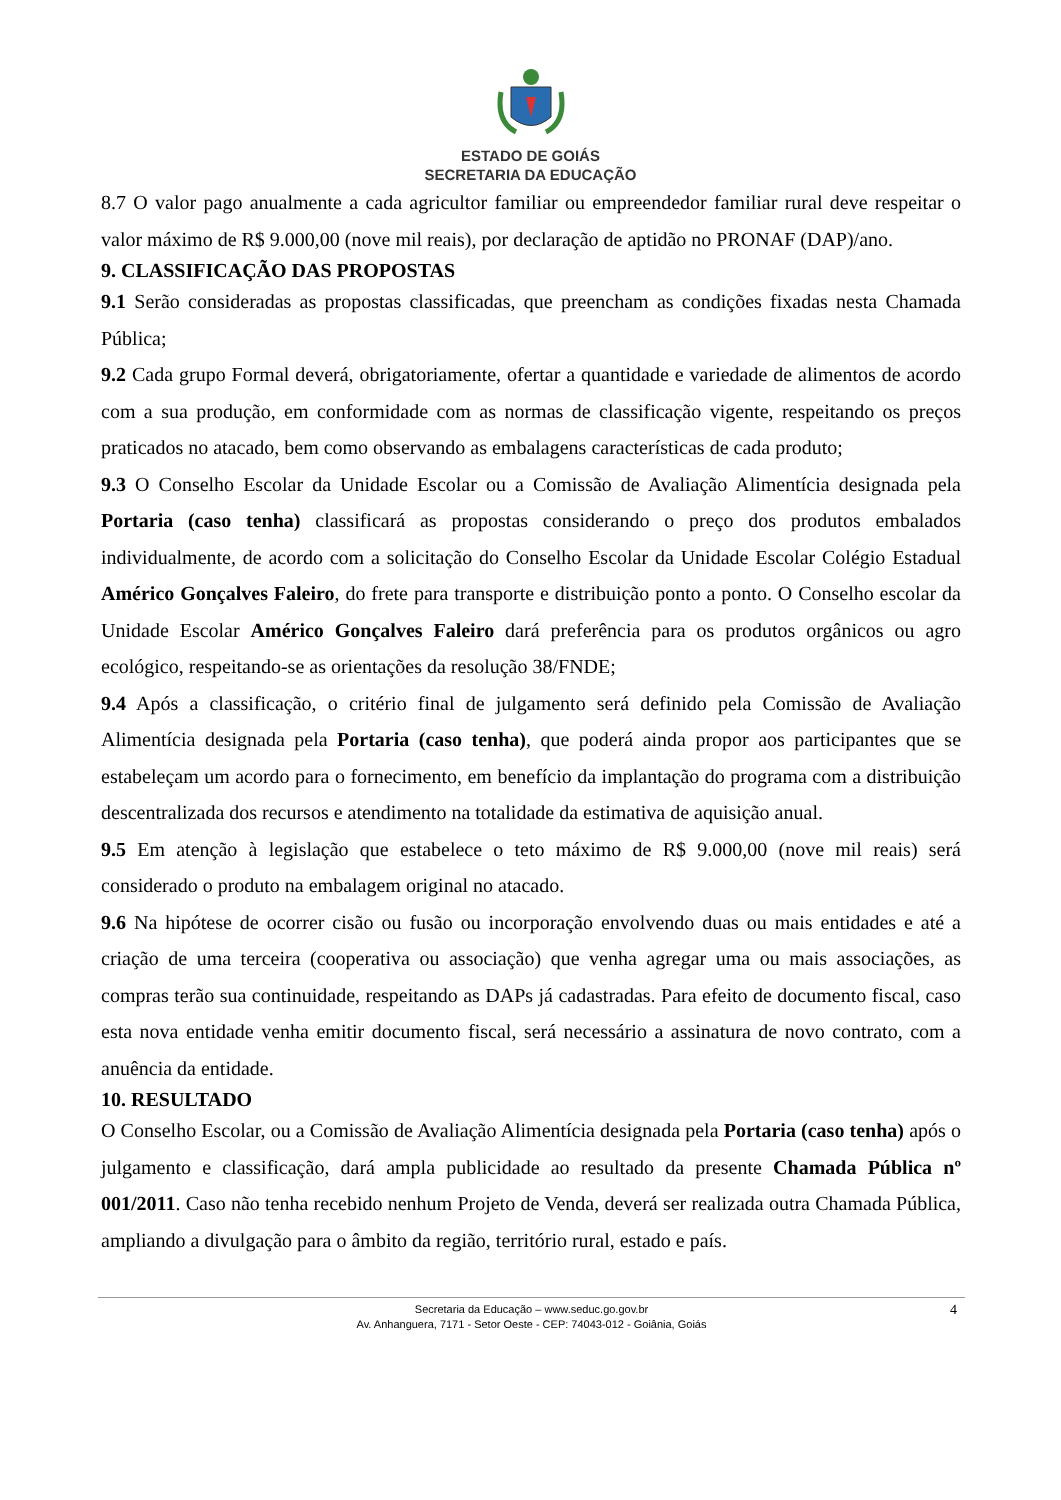ESTADO DE GOIÁS
SECRETARIA DA EDUCAÇÃO
8.7 O valor pago anualmente a cada agricultor familiar ou empreendedor familiar rural deve respeitar o valor máximo de R$ 9.000,00 (nove mil reais), por declaração de aptidão no PRONAF (DAP)/ano.
9. CLASSIFICAÇÃO DAS PROPOSTAS
9.1 Serão consideradas as propostas classificadas, que preencham as condições fixadas nesta Chamada Pública;
9.2 Cada grupo Formal deverá, obrigatoriamente, ofertar a quantidade e variedade de alimentos de acordo com a sua produção, em conformidade com as normas de classificação vigente, respeitando os preços praticados no atacado, bem como observando as embalagens características de cada produto;
9.3 O Conselho Escolar da Unidade Escolar ou a Comissão de Avaliação Alimentícia designada pela Portaria (caso tenha) classificará as propostas considerando o preço dos produtos embalados individualmente, de acordo com a solicitação do Conselho Escolar da Unidade Escolar Colégio Estadual Américo Gonçalves Faleiro, do frete para transporte e distribuição ponto a ponto. O Conselho escolar da Unidade Escolar Américo Gonçalves Faleiro dará preferência para os produtos orgânicos ou agro ecológico, respeitando-se as orientações da resolução 38/FNDE;
9.4 Após a classificação, o critério final de julgamento será definido pela Comissão de Avaliação Alimentícia designada pela Portaria (caso tenha), que poderá ainda propor aos participantes que se estabeleçam um acordo para o fornecimento, em benefício da implantação do programa com a distribuição descentralizada dos recursos e atendimento na totalidade da estimativa de aquisição anual.
9.5 Em atenção à legislação que estabelece o teto máximo de R$ 9.000,00 (nove mil reais) será considerado o produto na embalagem original no atacado.
9.6 Na hipótese de ocorrer cisão ou fusão ou incorporação envolvendo duas ou mais entidades e até a criação de uma terceira (cooperativa ou associação) que venha agregar uma ou mais associações, as compras terão sua continuidade, respeitando as DAPs já cadastradas. Para efeito de documento fiscal, caso esta nova entidade venha emitir documento fiscal, será necessário a assinatura de novo contrato, com a anuência da entidade.
10. RESULTADO
O Conselho Escolar, ou a Comissão de Avaliação Alimentícia designada pela Portaria (caso tenha) após o julgamento e classificação, dará ampla publicidade ao resultado da presente Chamada Pública nº 001/2011. Caso não tenha recebido nenhum Projeto de Venda, deverá ser realizada outra Chamada Pública, ampliando a divulgação para o âmbito da região, território rural, estado e país.
Secretaria da Educação – www.seduc.go.gov.br
Av. Anhanguera, 7171 - Setor Oeste - CEP: 74043-012 - Goiânia, Goiás
4